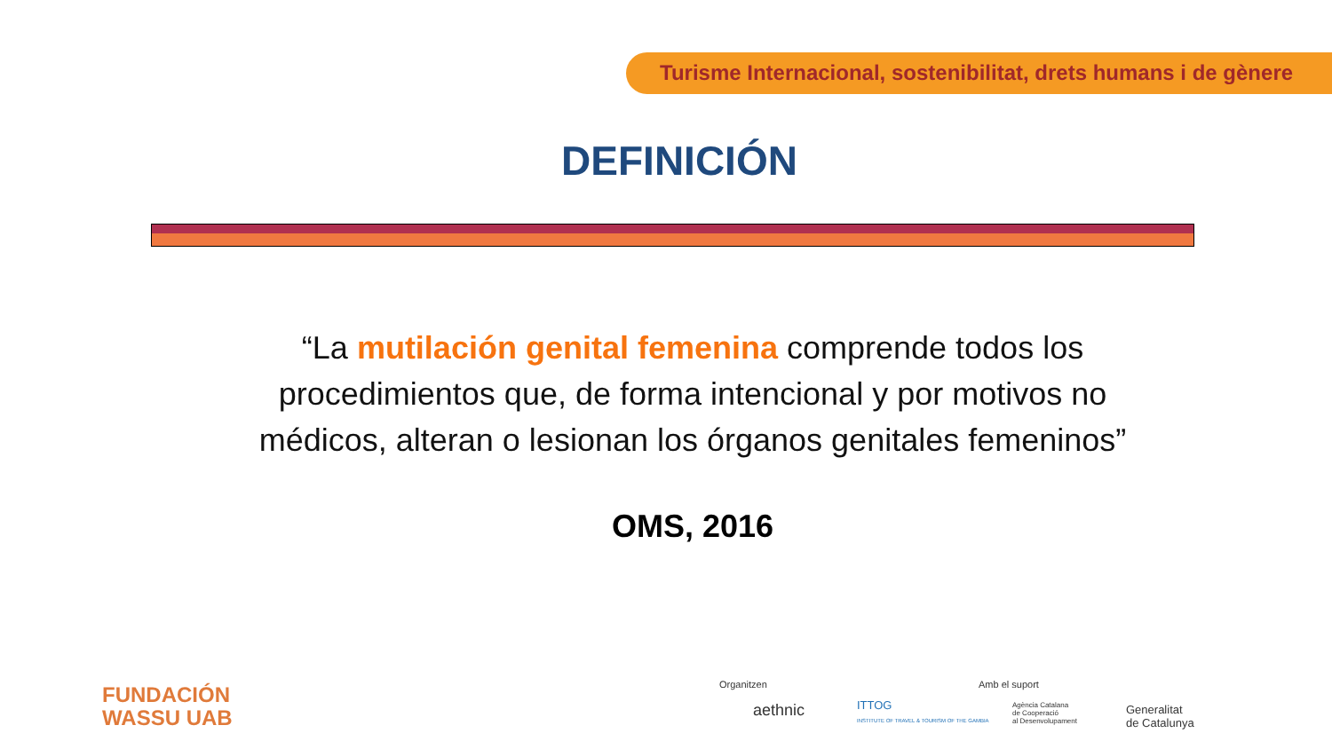Turisme Internacional, sostenibilitat, drets humans i de gènere
DEFINICIÓN
“La mutilación genital femenina comprende todos los procedimientos que, de forma intencional y por motivos no médicos, alteran o lesionan los órganos genitales femeninos”
OMS, 2016
FUNDACIÓN
WASSU UAB
Organitzen
aethnic
ITTOG
INSTITUTE OF TRAVEL & TOURISM OF THE GAMBIA
Amb el suport
Agència Catalana
de Cooperació
al Desenvolupament
Generalitat
de Catalunya